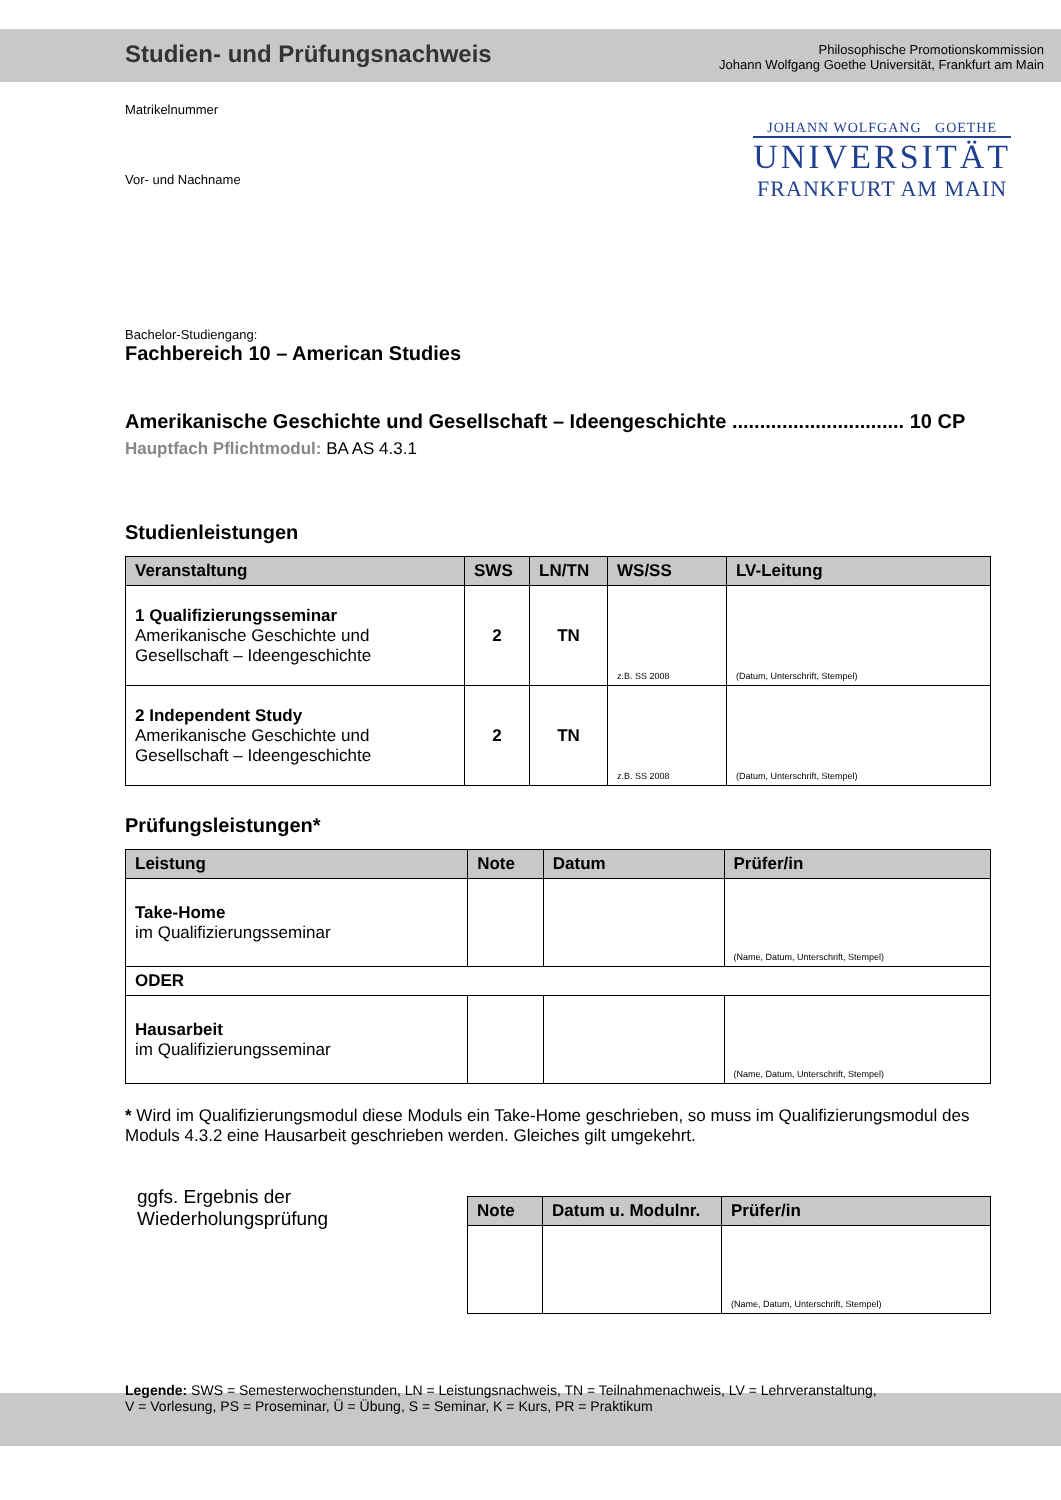Studien- und Prüfungsnachweis
Philosophische Promotionskommission
Johann Wolfgang Goethe Universität, Frankfurt am Main
JOHANN WOLFGANG GOETHE
UNIVERSITÄT
FRANKFURT AM MAIN
Matrikelnummer
Vor- und Nachname
Bachelor-Studiengang:
Fachbereich 10 – American Studies
Amerikanische Geschichte und Gesellschaft – Ideengeschichte ............................... 10 CP
Hauptfach Pflichtmodul: BA AS 4.3.1
Studienleistungen
| Veranstaltung | SWS | LN/TN | WS/SS | LV-Leitung |
| --- | --- | --- | --- | --- |
| 1 Qualifizierungsseminar Amerikanische Geschichte und Gesellschaft – Ideengeschichte | 2 | TN | z.B. SS 2008 | (Datum, Unterschrift, Stempel) |
| 2 Independent Study Amerikanische Geschichte und Gesellschaft – Ideengeschichte | 2 | TN | z.B. SS 2008 | (Datum, Unterschrift, Stempel) |
Prüfungsleistungen*
| Leistung | Note | Datum | Prüfer/in |
| --- | --- | --- | --- |
| Take-Home im Qualifizierungsseminar | | | (Name, Datum, Unterschrift, Stempel) |
| ODER | | | |
| Hausarbeit im Qualifizierungsseminar | | | (Name, Datum, Unterschrift, Stempel) |
* Wird im Qualifizierungsmodul diese Moduls ein Take-Home geschrieben, so muss im Qualifizierungsmodul des Moduls 4.3.2 eine Hausarbeit geschrieben werden. Gleiches gilt umgekehrt.
ggfs. Ergebnis der
Wiederholungsprüfung
| Note | Datum u. Modulnr. | Prüfer/in |
| --- | --- | --- |
| | | (Name, Datum, Unterschrift, Stempel) |
Legende: SWS = Semesterwochenstunden, LN = Leistungsnachweis, TN = Teilnahmenachweis, LV = Lehrveranstaltung,
V = Vorlesung, PS = Proseminar, Ü = Übung, S = Seminar, K = Kurs, PR = Praktikum